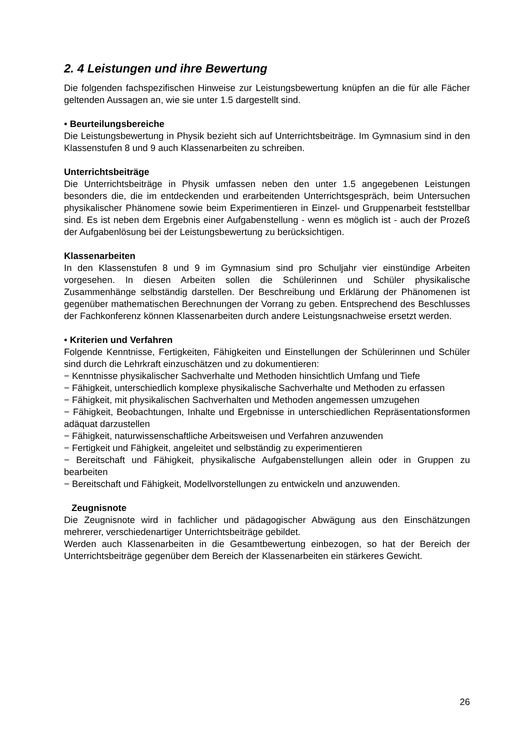2. 4 Leistungen und ihre Bewertung
Die folgenden fachspezifischen Hinweise zur Leistungsbewertung knüpfen an die für alle Fächer geltenden Aussagen an, wie sie unter 1.5 dargestellt sind.
• Beurteilungsbereiche
Die Leistungsbewertung in Physik bezieht sich auf Unterrichtsbeiträge. Im Gymnasium sind in den Klassenstufen 8 und 9 auch Klassenarbeiten zu schreiben.
Unterrichtsbeiträge
Die Unterrichtsbeiträge in Physik umfassen neben den unter 1.5 angegebenen Leistungen besonders die, die im entdeckenden und erarbeitenden Unterrichtsgespräch, beim Untersuchen physikalischer Phänomene sowie beim Experimentieren in Einzel- und Gruppenarbeit feststellbar sind. Es ist neben dem Ergebnis einer Aufgabenstellung - wenn es möglich ist - auch der Prozeß der Aufgabenlösung bei der Leistungsbewertung zu berücksichtigen.
Klassenarbeiten
In den Klassenstufen 8 und 9 im Gymnasium sind pro Schuljahr vier einstündige Arbeiten vorgesehen. In diesen Arbeiten sollen die Schülerinnen und Schüler physikalische Zusammenhänge selbständig darstellen. Der Beschreibung und Erklärung der Phänomenen ist gegenüber mathematischen Berechnungen der Vorrang zu geben. Entsprechend des Beschlusses der Fachkonferenz können Klassenarbeiten durch andere Leistungsnachweise ersetzt werden.
• Kriterien und Verfahren
Folgende Kenntnisse, Fertigkeiten, Fähigkeiten und Einstellungen der Schülerinnen und Schüler sind durch die Lehrkraft einzuschätzen und zu dokumentieren:
− Kenntnisse physikalischer Sachverhalte und Methoden hinsichtlich Umfang und Tiefe
− Fähigkeit, unterschiedlich komplexe physikalische Sachverhalte und Methoden zu erfassen
− Fähigkeit, mit physikalischen Sachverhalten und Methoden angemessen umzugehen
− Fähigkeit, Beobachtungen, Inhalte und Ergebnisse in unterschiedlichen Repräsentationsformen adäquat darzustellen
− Fähigkeit, naturwissenschaftliche Arbeitsweisen und Verfahren anzuwenden
− Fertigkeit und Fähigkeit, angeleitet und selbständig zu experimentieren
− Bereitschaft und Fähigkeit, physikalische Aufgabenstellungen allein oder in Gruppen zu bearbeiten
− Bereitschaft und Fähigkeit, Modellvorstellungen zu entwickeln und anzuwenden.
Zeugnisnote
Die Zeugnisnote wird in fachlicher und pädagogischer Abwägung aus den Einschätzungen mehrerer, verschiedenartiger Unterrichtsbeiträge gebildet.
Werden auch Klassenarbeiten in die Gesamtbewertung einbezogen, so hat der Bereich der Unterrichtsbeiträge gegenüber dem Bereich der Klassenarbeiten ein stärkeres Gewicht.
26